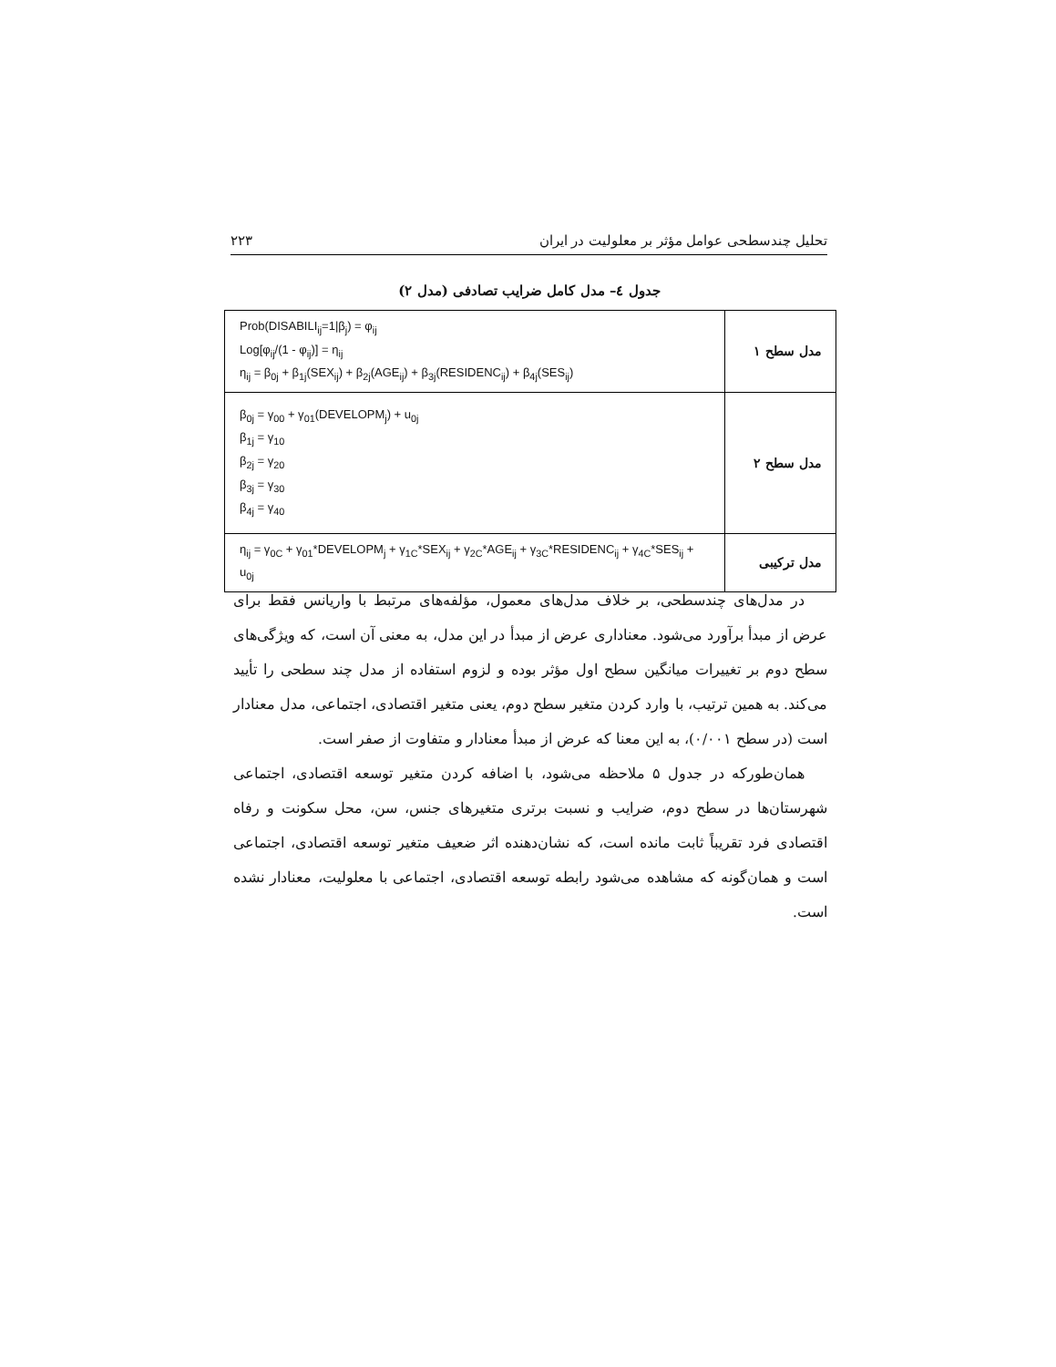تحلیل چندسطحی عوامل مؤثر بر معلولیت در ایران ۲۲۳
جدول ٤– مدل کامل ضرایب تصادفی (مدل ۲)
| Prob(DISABILI<sub>ij</sub>=1/β<sub>j</sub>) = φ<sub>ij</sub> Log[φ<sub>ij</sub>/(1 - φ<sub>ij</sub>)] = η<sub>ij</sub> η<sub>ij</sub> = β<sub>0j</sub> + β<sub>1j</sub>(SEX<sub>ij</sub>) + β<sub>2j</sub>(AGE<sub>ij</sub>) + β<sub>3j</sub>(RESIDENC<sub>ij</sub>) + β<sub>4j</sub>(SES<sub>ij</sub>) | مدل سطح ۱ |
| β<sub>0j</sub> = γ<sub>00</sub> + γ<sub>01</sub>(DEVELOPM<sub>j</sub>) + u<sub>0j</sub> β<sub>1j</sub> = γ<sub>10</sub> β<sub>2j</sub> = γ<sub>20</sub> β<sub>3j</sub> = γ<sub>30</sub> β<sub>4j</sub> = γ<sub>40</sub> | مدل سطح ۲ |
| η<sub>ij</sub> = γ<sub>0C</sub> + γ<sub>01</sub>*DEVELOPM<sub>j</sub> + γ<sub>1C</sub>*SEX<sub>ij</sub> + γ<sub>2C</sub>*AGE<sub>ij</sub> + γ<sub>3C</sub>*RESIDENC<sub>ij</sub> + γ<sub>4C</sub>*SES<sub>ij</sub> + u<sub>0j</sub> | مدل ترکیبی |
در مدل‌های چندسطحی، بر خلاف مدل‌های معمول، مؤلفه‌های مرتبط با واریانس فقط برای عرض از مبدأ برآورد می‌شود. معناداری عرض از مبدأ در این مدل، به معنی آن است، که ویژگی‌های سطح دوم بر تغییرات میانگین سطح اول مؤثر بوده و لزوم استفاده از مدل چند سطحی را تأیید می‌کند. به همین ترتیب، با وارد کردن متغیر سطح دوم، یعنی متغیر اقتصادی، اجتماعی، مدل معنادار است (در سطح ۰/۰۰۱)، به این معنا که عرض از مبدأ معنادار و متفاوت از صفر است.
همان‌طورکه در جدول ۵ ملاحظه می‌شود، با اضافه کردن متغیر توسعه اقتصادی، اجتماعی شهرستان‌ها در سطح دوم، ضرایب و نسبت برتری متغیرهای جنس، سن، محل سکونت و رفاه اقتصادی فرد تقریباً ثابت مانده است، که نشان‌دهنده اثر ضعیف متغیر توسعه اقتصادی، اجتماعی است و همان‌گونه که مشاهده می‌شود رابطه توسعه اقتصادی، اجتماعی با معلولیت، معنادار نشده است.